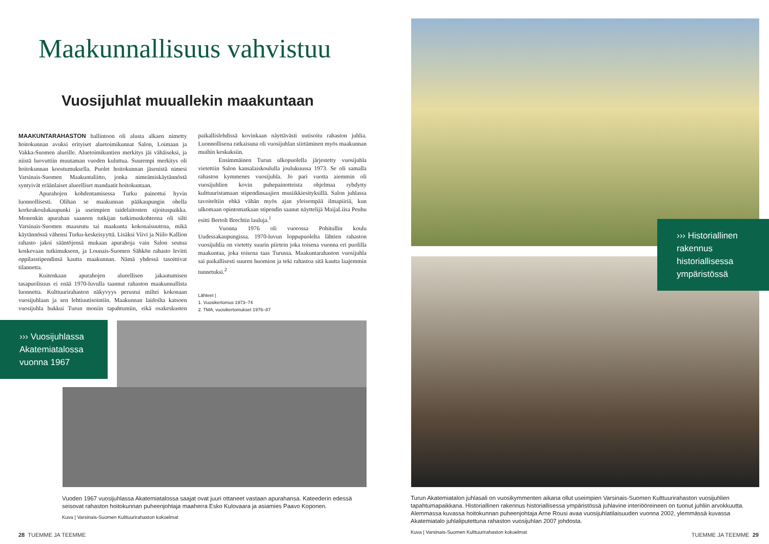Maakunnallisuus vahvistuu
Vuosijuhlat muuallekin maakuntaan
MAAKUNTARAHASTON hallintoon oli alusta alkaen nimetty hoitokunnan avuksi erityiset aluetoimikunnat Salon, Loimaan ja Vakka-Suomen alueille. Aluetoimikuntien merkitys jäi vähäiseksi, ja niistä luovuttiin muutaman vuoden kuluttua. Suurempi merkitys oli hoitokunnan koostumuksella. Puolet hoitokunnan jäsenistä nimesi Varsinais-Suomen Maakuntaliitto, jonka nimeämiskäytännöstä syntyivät eräänlaiset alueelliset mandaatit hoitokuntaan.
Apurahojen kohdentamisessa Turku painottui hyvin luonnollisesti. Olihan se maakunnan pääkaupungin ohella korkeakoulukaupunki ja useimpien taidelaitosten sijoituspaikka. Monenkin apurahan saaneen tutkijan tutkimuskohteena oli silti Varsinais-Suomen maaseutu tai maakunta kokonaisuutena, mikä käytännössä vähensi Turku-keskeisyyttä. Lisäksi Viivi ja Niilo Kallion rahasto jakoi sääntöjensä mukaan apurahoja vain Salon seutua koskevaan tutkimukseen, ja Lounais-Suomen Sähkön rahasto levitti oppilasstipendinsä kautta maakunnan. Nämä yhdessä tasoittivat tilannetta.
Kuitenkaan apurahojen alueellisen jakautumisen tasapuolisuus ei enää 1970-luvulla taannut rahaston maakunnallista luonnetta. Kulttuurirahaston näkyvyys perustui miltei kokonaan vuosijuhlaan ja sen lehtiuutisointiin. Maakunnan laidoilta katsoen vuosijuhla hukkui Turun moniin tapahtumiin, eikä osakeskusten paikallislehdissä kovinkaan näyttävästi uutisoitu rahaston juhlia. Luonnollisena ratkaisuna oli vuosijuhlan siirtäminen myös maakunnan muihin keskuksiin.
Ensimmäinen Turun ulkopuolella järjestetty vuosijuhla vietettiin Salon kansalaiskoululla joulukuussa 1973. Se oli samalla rahaston kymmenes vuosijuhla. Jo pari vuotta aiemmin oli vuosijuhlien kovin puhepainotteista ohjelmaa ryhdytty kulttuuristamaan stipendinsaajien musiikkiesityksillä. Salon juhlassa tavoiteltiin ehkä vähän myös ajan yleisempää ilmapiiriä, kun ulkomaan opintomatkaan stipendin saanut näyttelijä MaijaLiisa Peuhu esitti Bertolt Brechtin lauluja.<sup>1</sup>
Vuonna 1976 oli vuorossa Pohitullin koulu Uudessakaupungissa. 1970-luvun loppupuolelta lähtien rahaston vuosijuhlia on vietetty suurin piirtein joka toisena vuonna eri puolilla maakuntaa, joka toisena taas Turussa. Maakuntarahaston vuosijuhla sai paikallisesti suuren huomion ja teki rahastoa sitä kautta laajemmin tunnetuksi.<sup>2</sup>
Lähteet |
1. Vuosikertomus 1973–74
2. TMA, vuosikertomukset 1976–87
››› Vuosijuhlassa Akatemiatalossa vuonna 1967
Vuoden 1967 vuosijuhlassa Akatemiatalossa saajat ovat juuri ottaneet vastaan apurahansa. Kateederin edessä seisovat rahaston hoitokunnan puheenjohtaja maaherra Esko Kulovaara ja asiamies Paavo Koponen.
Kuva | Varsinais-Suomen Kulttuurirahaston kokoelmat
28 TUEMME JA TEEMME
››› Historiallinen rakennus historiallisessa ympäristössä
Turun Akatemiatalon juhlasali on vuosikymmenten aikana ollut useimpien Varsinais-Suomen Kulttuurirahaston vuosijuhlien tapahtumapaikkana. Historiallinen rakennus historiallisessa ympäristössä juhlavine interiööreineen on tuonut juhliin arvokkuutta. Alemmassa kuvassa hoitokunnan puheenjohtaja Arne Rousi avaa vuosijuhlatilaisuuden vuonna 2002, ylemmässä kuvassa Akatemiatalo juhlaliputettuna rahaston vuosijuhlan 2007 johdosta.
Kuva | Varsinais-Suomen Kulttuurirahaston kokoelmat
TUEMME JA TEEMME 29